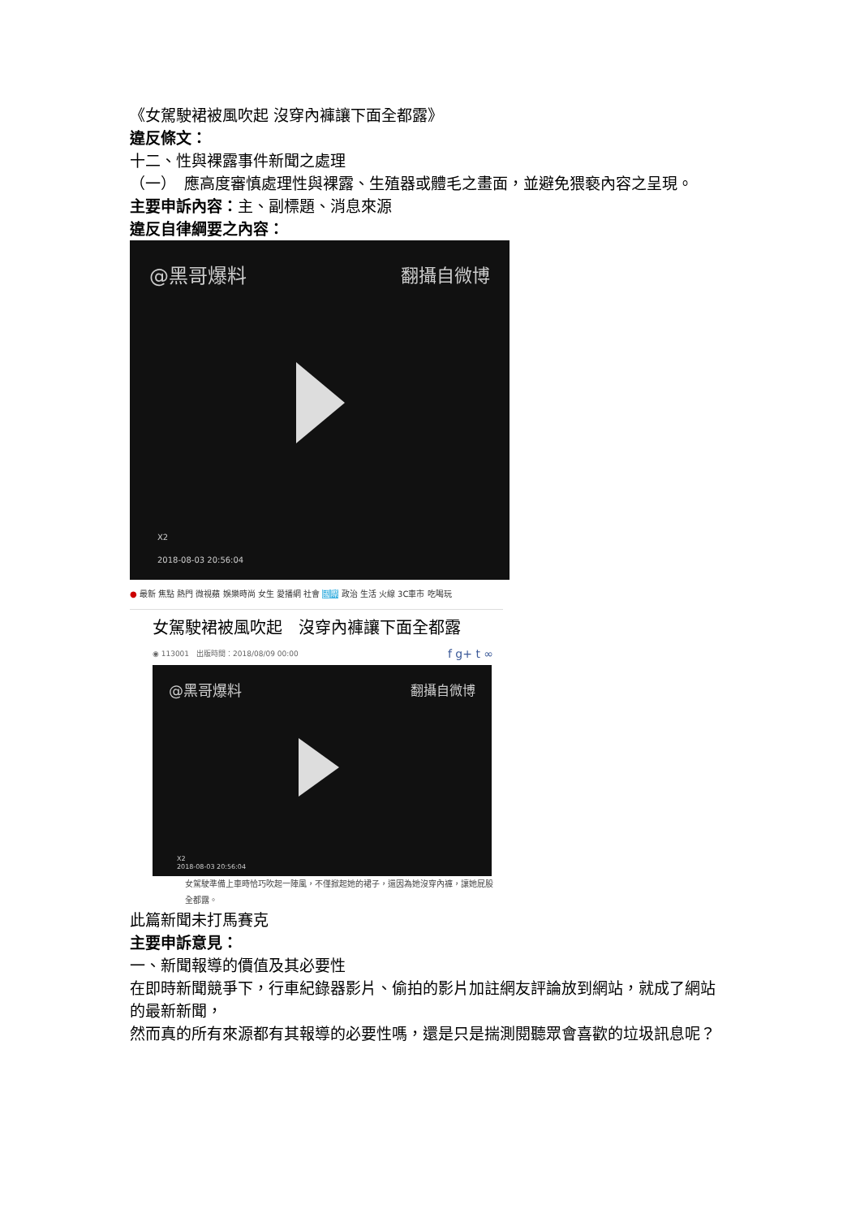《女駕駛裙被風吹起 沒穿內褲讓下面全都露》
違反條文：
十二、性與裸露事件新聞之處理
（一）　應高度審慎處理性與裸露、生殖器或體毛之畫面，並避免猥褻內容之呈現。
主要申訴內容：主、副標題、消息來源
違反自律綱要之內容：
@黑哥爆料 翻攝自微博
X2
2018-08-03 20:56:04
● 最新 焦點 熱門 微視蘋 娛樂時尚 女生 愛播網 社會 國際 政治 生活 火線 3C車市 吃喝玩
女駕駛裙被風吹起　沒穿內褲讓下面全都露
◉ 113001　出版時間：2018/08/09 00:00 f g+ t ∞
@黑哥爆料 翻攝自微博
X2
2018-08-03 20:56:04
女駕駛準備上車時恰巧吹起一陣風，不僅掀起她的裙子，還因為她沒穿內褲，讓她屁股全都露。
此篇新聞未打馬賽克
主要申訴意見：
一、新聞報導的價值及其必要性
在即時新聞競爭下，行車紀錄器影片、偷拍的影片加註網友評論放到網站，就成了網站的最新新聞，
然而真的所有來源都有其報導的必要性嗎，還是只是揣測閱聽眾會喜歡的垃圾訊息呢？